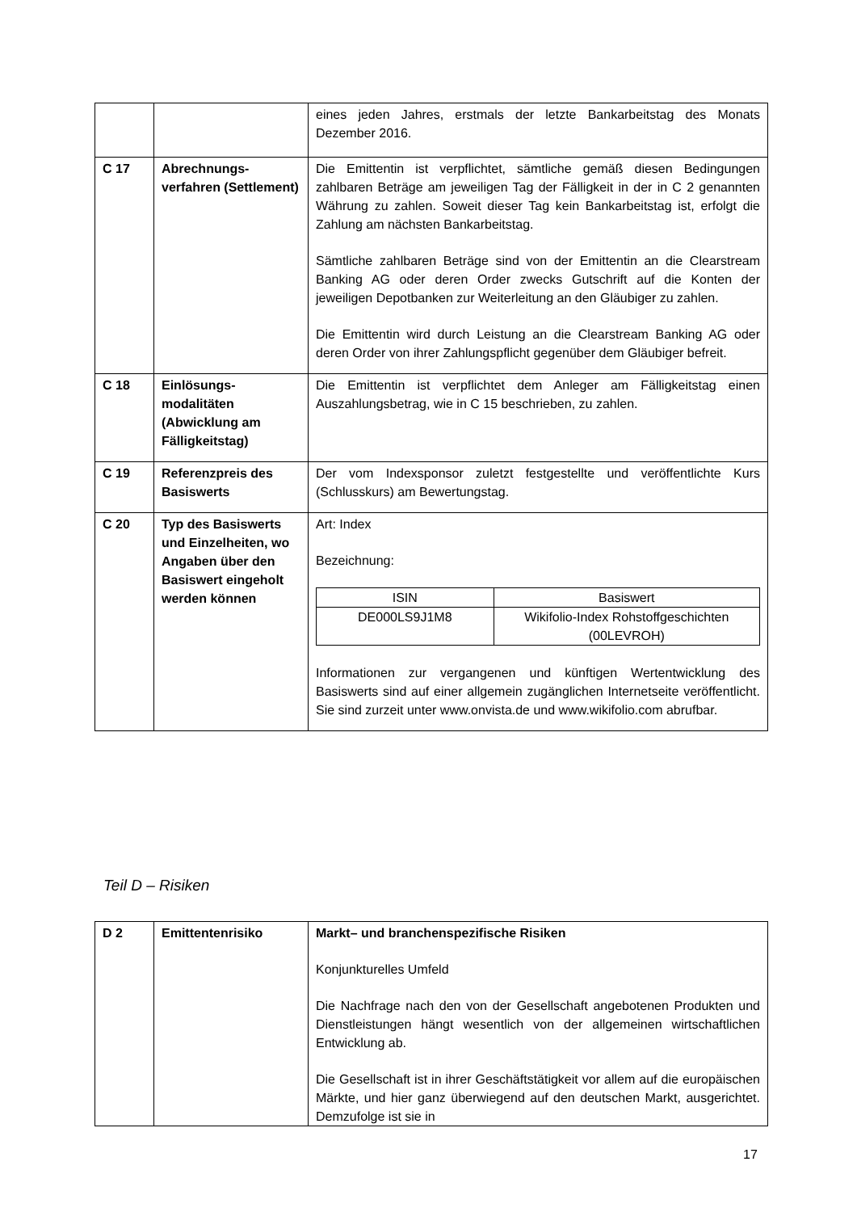| | | eines jeden Jahres, erstmals der letzte Bankarbeitstag des Monats Dezember 2016. |
| C 17 | Abrechnungs- verfahren (Settlement) | Die Emittentin ist verpflichtet, sämtliche gemäß diesen Bedingungen zahlbaren Beträge am jeweiligen Tag der Fälligkeit in der in C 2 genannten Währung zu zahlen. Soweit dieser Tag kein Bankarbeitstag ist, erfolgt die Zahlung am nächsten Bankarbeitstag. Sämtliche zahlbaren Beträge sind von der Emittentin an die Clearstream Banking AG oder deren Order zwecks Gutschrift auf die Konten der jeweiligen Depotbanken zur Weiterleitung an den Gläubiger zu zahlen. Die Emittentin wird durch Leistung an die Clearstream Banking AG oder deren Order von ihrer Zahlungspflicht gegenüber dem Gläubiger befreit. |
| C 18 | Einlösungs- modalitäten (Abwicklung am Fälligkeitstag) | Die Emittentin ist verpflichtet dem Anleger am Fälligkeitstag einen Auszahlungsbetrag, wie in C 15 beschrieben, zu zahlen. |
| C 19 | Referenzpreis des Basiswerts | Der vom Indexsponsor zuletzt festgestellte und veröffentlichte Kurs (Schlusskurs) am Bewertungstag. |
| C 20 | Typ des Basiswerts und Einzelheiten, wo Angaben über den Basiswert eingeholt werden können | Art: Index Bezeichnung: / ISIN / Basiswert / / --- / --- / / DE000LS9J1M8 / Wikifolio-Index Rohstoffgeschichten (00LEVROH) / Informationen zur vergangenen und künftigen Wertentwicklung des Basiswerts sind auf einer allgemein zugänglichen Internetseite veröffentlicht. Sie sind zurzeit unter www.onvista.de und www.wikifolio.com abrufbar. |
Teil D – Risiken
| D 2 | Emittentenrisiko | Markt– und branchenspezifische Risiken Konjunkturelles Umfeld Die Nachfrage nach den von der Gesellschaft angebotenen Produkten und Dienstleistungen hängt wesentlich von der allgemeinen wirtschaftlichen Entwicklung ab. Die Gesellschaft ist in ihrer Geschäftstätigkeit vor allem auf die europäischen Märkte, und hier ganz überwiegend auf den deutschen Markt, ausgerichtet. Demzufolge ist sie in |
17